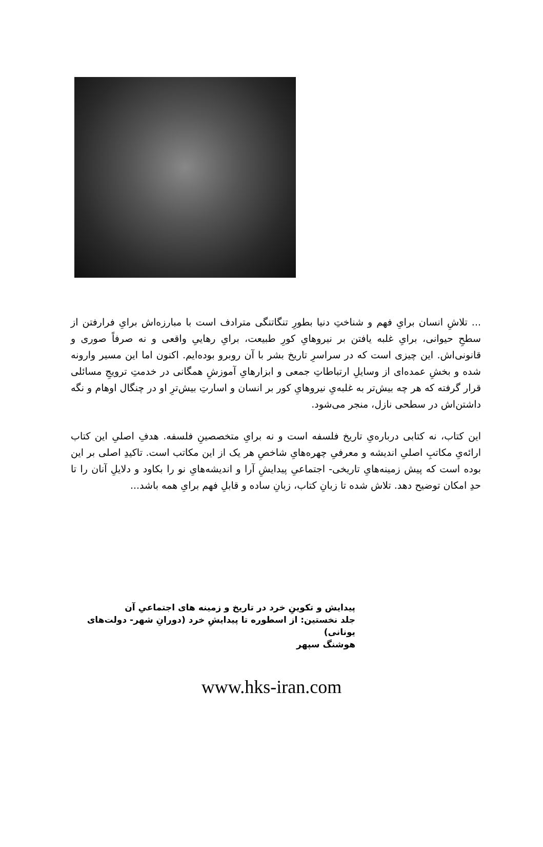... تلاشِ انسان برایِ فهم و شناختِ دنیا بطورِ تنگاتنگی مترادف است با مبارزه‌اش برایِ فرارفتن از سطحِ حیوانی، برایِ غلبه یافتن بر نیروهایِ کورِ طبیعت، برایِ رهاییِ واقعی و نه صرفاً صوری و قانونی‌اش. این چیزی است که در سراسرِ تاریخ بشر با آن روبرو بوده‌ایم. اکنون اما این مسیر وارونه شده و بخشِ عمده‌ای از وسایلِ ارتباطاتِ جمعی و ابزارهایِ آموزشِ همگانی در خدمتِ ترویجِ مسائلی قرار گرفته که هر چه بیش‌تر به غلبه‌یِ نیروهایِ کور بر انسان و اسارتِ بیش‌ترِ او در چنگال اوهام و نگه داشتن‌اش در سطحی نازل، منجر می‌شود.
این کتاب، نه کتابی درباره‌یِ تاریخ فلسفه است و نه برایِ متخصصینِ فلسفه. هدفِ اصلیِ این کتاب ارائه‌یِ مکاتبِ اصلیِ اندیشه و معرفیِ چهره‌هایِ شاخصِ هر یک از این مکاتب است. تاکیدِ اصلی بر این بوده است که پیش زمینه‌هایِ تاریخی- اجتماعیِ پیدایشِ آرا و اندیشه‌هایِ نو را بکاود و دلایلِ آنان را تا حدِ امکان توضیح دهد. تلاش شده تا زبانِ کتاب، زبانِ ساده و قابلِ فهم برایِ همه باشد...
پیدایش و تکوینِ خرد در تاریخ و زمینه های اجتماعیِ آن
جلد نخستین: از اسطوره تا پیدایشِ خرد (دورانِ شهر- دولت‌های یونانی)
هوشنگ سپهر
www.hks-iran.com